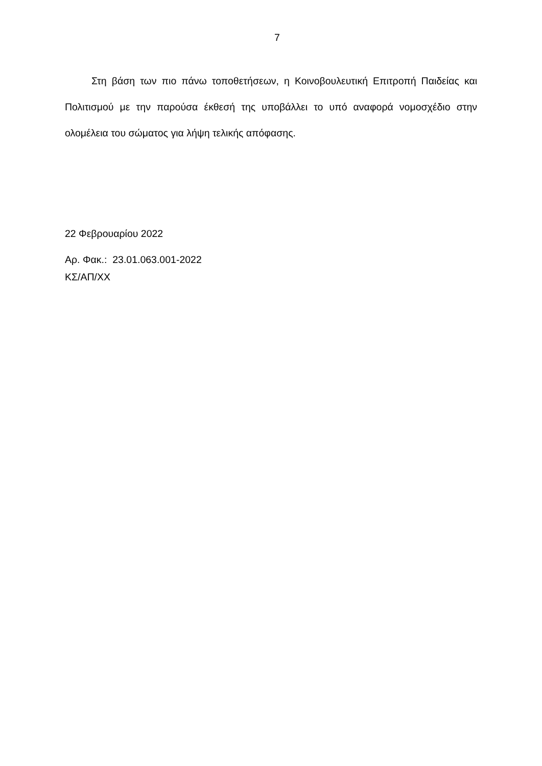7
Στη βάση των πιο πάνω τοποθετήσεων, η Κοινοβουλευτική Επιτροπή Παιδείας και Πολιτισμού με την παρούσα έκθεσή της υποβάλλει το υπό αναφορά νομοσχέδιο στην ολομέλεια του σώματος για λήψη τελικής απόφασης.
22 Φεβρουαρίου 2022
Αρ. Φακ.: 23.01.063.001-2022
ΚΣ/ΑΠ/ΧΧ